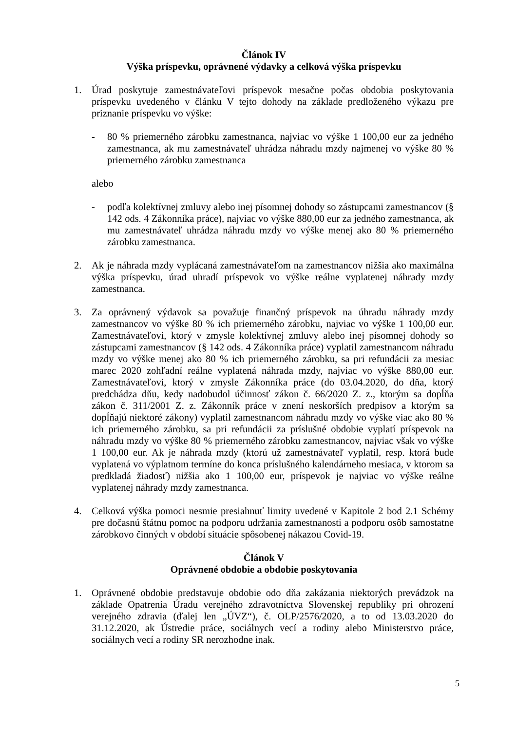Článok IV
Výška príspevku, oprávnené výdavky a celková výška príspevku
1. Úrad poskytuje zamestnávateľovi príspevok mesačne počas obdobia poskytovania príspevku uvedeného v článku V tejto dohody na základe predloženého výkazu pre priznanie príspevku vo výške:
- 80 % priemerného zárobku zamestnanca, najviac vo výške 1 100,00 eur za jedného zamestnanca, ak mu zamestnávateľ uhrádza náhradu mzdy najmenej vo výške 80 % priemerného zárobku zamestnanca
alebo
- podľa kolektívnej zmluvy alebo inej písomnej dohody so zástupcami zamestnancov (§ 142 ods. 4 Zákonníka práce), najviac vo výške 880,00 eur za jedného zamestnanca, ak mu zamestnávateľ uhrádza náhradu mzdy vo výške menej ako 80 % priemerného zárobku zamestnanca.
2. Ak je náhrada mzdy vyplácaná zamestnávateľom na zamestnancov nižšia ako maximálna výška príspevku, úrad uhradí príspevok vo výške reálne vyplatenej náhrady mzdy zamestnanca.
3. Za oprávnený výdavok sa považuje finančný príspevok na úhradu náhrady mzdy zamestnancov vo výške 80 % ich priemerného zárobku, najviac vo výške 1 100,00 eur. Zamestnávateľovi, ktorý v zmysle kolektívnej zmluvy alebo inej písomnej dohody so zástupcami zamestnancov (§ 142 ods. 4 Zákonníka práce) vyplatil zamestnancom náhradu mzdy vo výške menej ako 80 % ich priemerného zárobku, sa pri refundácii za mesiac marec 2020 zohľadní reálne vyplatená náhrada mzdy, najviac vo výške 880,00 eur. Zamestnávateľovi, ktorý v zmysle Zákonníka práce (do 03.04.2020, do dňa, ktorý predchádza dňu, kedy nadobudol účinnosť zákon č. 66/2020 Z. z., ktorým sa dopĺňa zákon č. 311/2001 Z. z. Zákonník práce v znení neskorších predpisov a ktorým sa dopĺňajú niektoré zákony) vyplatil zamestnancom náhradu mzdy vo výške viac ako 80 % ich priemerného zárobku, sa pri refundácii za príslušné obdobie vyplatí príspevok na náhradu mzdy vo výške 80 % priemerného zárobku zamestnancov, najviac však vo výške 1 100,00 eur. Ak je náhrada mzdy (ktorú už zamestnávateľ vyplatil, resp. ktorá bude vyplatená vo výplatnom termíne do konca príslušného kalendárneho mesiaca, v ktorom sa predkladá žiadosť) nižšia ako 1 100,00 eur, príspevok je najviac vo výške reálne vyplatenej náhrady mzdy zamestnanca.
4. Celková výška pomoci nesmie presiahnuť limity uvedené v Kapitole 2 bod 2.1 Schémy pre dočasnú štátnu pomoc na podporu udržania zamestnanosti a podporu osôb samostatne zárobkovo činných v období situácie spôsobenej nákazou Covid-19.
Článok V
Oprávnené obdobie a obdobie poskytovania
1. Oprávnené obdobie predstavuje obdobie odo dňa zakázania niektorých prevádzok na základe Opatrenia Úradu verejného zdravotníctva Slovenskej republiky pri ohrození verejného zdravia (ďalej len „ÚVZ“), č. OLP/2576/2020, a to od 13.03.2020 do 31.12.2020, ak Ústredie práce, sociálnych vecí a rodiny alebo Ministerstvo práce, sociálnych vecí a rodiny SR nerozhodne inak.
5